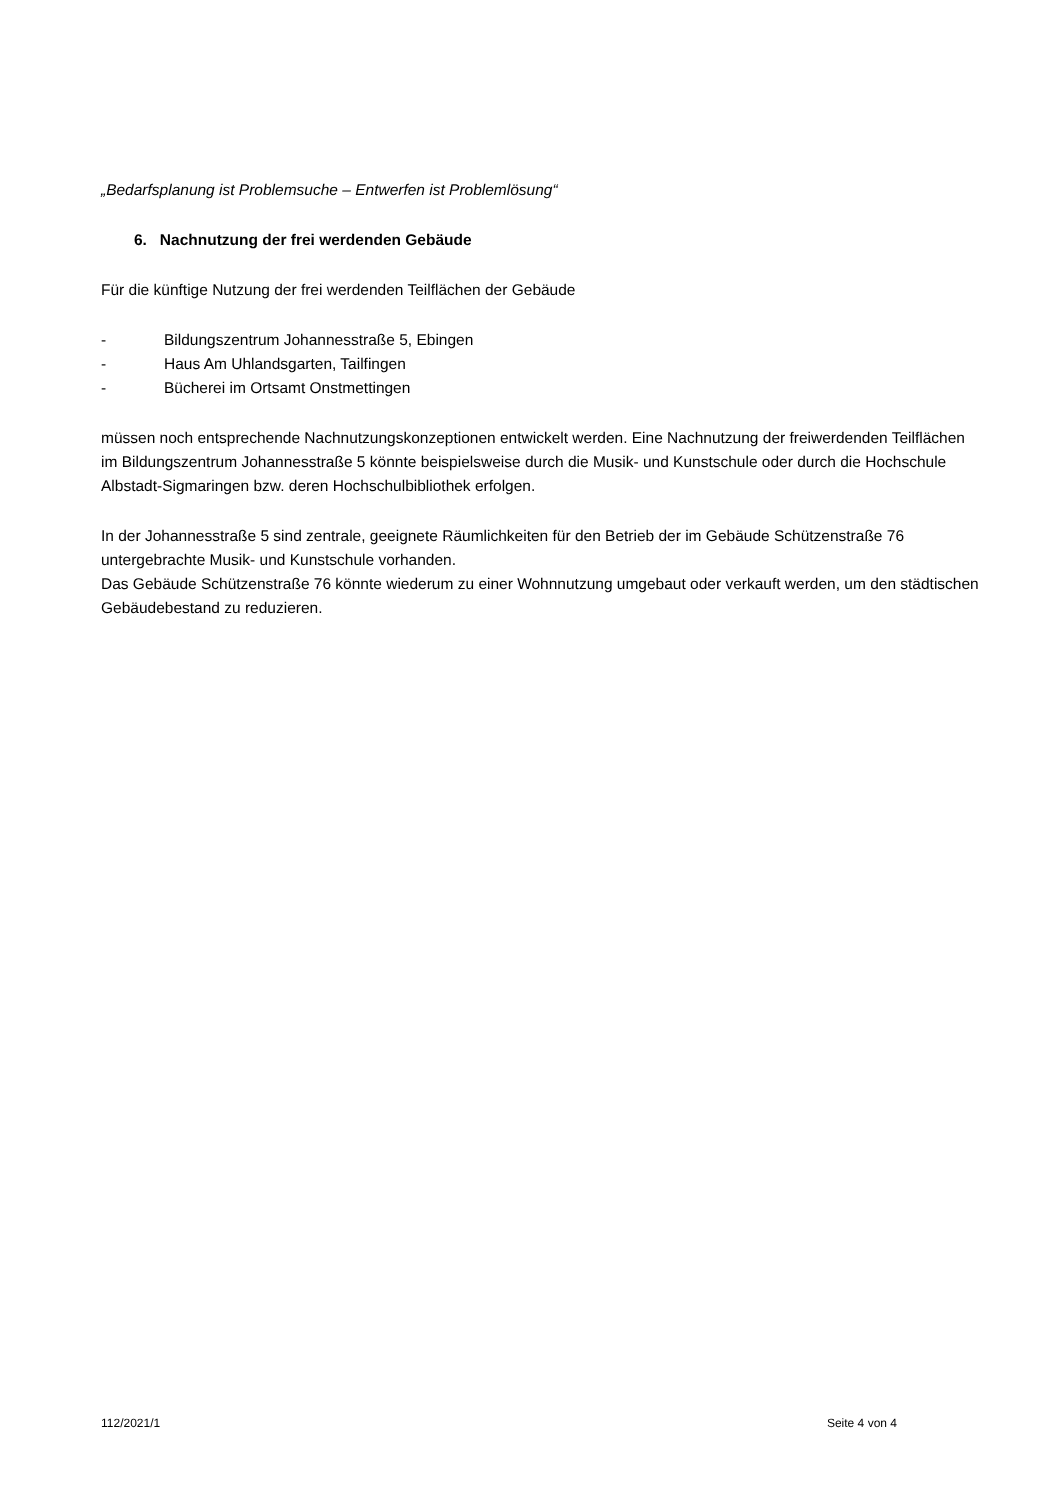„Bedarfsplanung ist Problemsuche – Entwerfen ist Problemlösung“
6. Nachnutzung der frei werdenden Gebäude
Für die künftige Nutzung der frei werdenden Teilflächen der Gebäude
- Bildungszentrum Johannesstraße 5, Ebingen
- Haus Am Uhlandsgarten, Tailfingen
- Bücherei im Ortsamt Onstmettingen
müssen noch entsprechende Nachnutzungskonzeptionen entwickelt werden. Eine Nachnutzung der freiwerdenden Teilflächen im Bildungszentrum Johannesstraße 5 könnte beispielsweise durch die Musik- und Kunstschule oder durch die Hochschule Albstadt-Sigmaringen bzw. deren Hochschulbibliothek erfolgen.
In der Johannesstraße 5 sind zentrale, geeignete Räumlichkeiten für den Betrieb der im Gebäude Schützenstraße 76 untergebrachte Musik- und Kunstschule vorhanden.
Das Gebäude Schützenstraße 76 könnte wiederum zu einer Wohnnutzung umgebaut oder verkauft werden, um den städtischen Gebäudebestand zu reduzieren.
112/2021/1 Seite 4 von 4